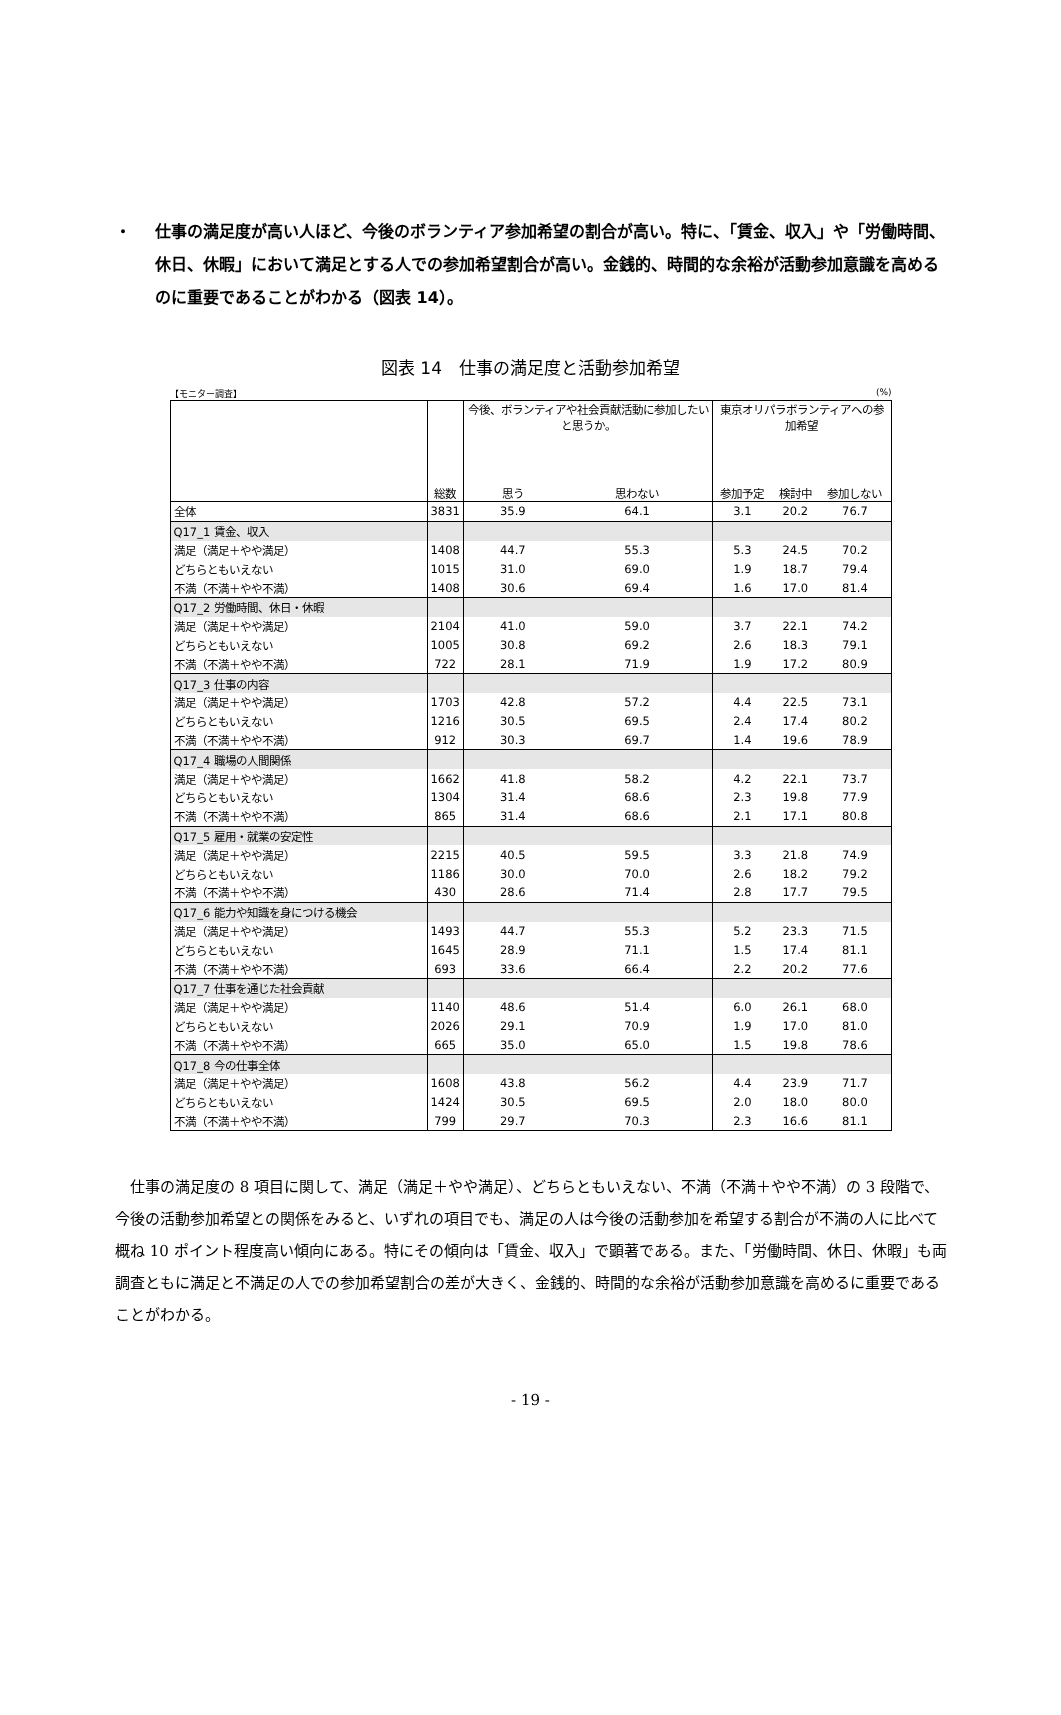・ 仕事の満足度が高い人ほど、今後のボランティア参加希望の割合が高い。特に、「賃金、収入」や「労働時間、休日、休暇」において満足とする人での参加希望割合が高い。金銭的、時間的な余裕が活動参加意識を高めるのに重要であることがわかる（図表 14）。
図表 14　仕事の満足度と活動参加希望
【モニター調査】 (%)
| | 総数 | 今後、ボランティアや社会貢献活動に参加したいと思うか。 | | 東京オリパラボランティアへの参加希望 | | |
| --- | --- | --- | --- | --- | --- | --- |
| | | 思う | 思わない | 参加予定 | 検討中 | 参加しない |
| 全体 | 3831 | 35.9 | 64.1 | 3.1 | 20.2 | 76.7 |
| Q17_1 賃金、収入 | | | | | | |
| 満足（満足＋やや満足） | 1408 | 44.7 | 55.3 | 5.3 | 24.5 | 70.2 |
| どちらともいえない | 1015 | 31.0 | 69.0 | 1.9 | 18.7 | 79.4 |
| 不満（不満＋やや不満） | 1408 | 30.6 | 69.4 | 1.6 | 17.0 | 81.4 |
| Q17_2 労働時間、休日・休暇 | | | | | | |
| 満足（満足＋やや満足） | 2104 | 41.0 | 59.0 | 3.7 | 22.1 | 74.2 |
| どちらともいえない | 1005 | 30.8 | 69.2 | 2.6 | 18.3 | 79.1 |
| 不満（不満＋やや不満） | 722 | 28.1 | 71.9 | 1.9 | 17.2 | 80.9 |
| Q17_3 仕事の内容 | | | | | | |
| 満足（満足＋やや満足） | 1703 | 42.8 | 57.2 | 4.4 | 22.5 | 73.1 |
| どちらともいえない | 1216 | 30.5 | 69.5 | 2.4 | 17.4 | 80.2 |
| 不満（不満＋やや不満） | 912 | 30.3 | 69.7 | 1.4 | 19.6 | 78.9 |
| Q17_4 職場の人間関係 | | | | | | |
| 満足（満足＋やや満足） | 1662 | 41.8 | 58.2 | 4.2 | 22.1 | 73.7 |
| どちらともいえない | 1304 | 31.4 | 68.6 | 2.3 | 19.8 | 77.9 |
| 不満（不満＋やや不満） | 865 | 31.4 | 68.6 | 2.1 | 17.1 | 80.8 |
| Q17_5 雇用・就業の安定性 | | | | | | |
| 満足（満足＋やや満足） | 2215 | 40.5 | 59.5 | 3.3 | 21.8 | 74.9 |
| どちらともいえない | 1186 | 30.0 | 70.0 | 2.6 | 18.2 | 79.2 |
| 不満（不満＋やや不満） | 430 | 28.6 | 71.4 | 2.8 | 17.7 | 79.5 |
| Q17_6 能力や知識を身につける機会 | | | | | | |
| 満足（満足＋やや満足） | 1493 | 44.7 | 55.3 | 5.2 | 23.3 | 71.5 |
| どちらともいえない | 1645 | 28.9 | 71.1 | 1.5 | 17.4 | 81.1 |
| 不満（不満＋やや不満） | 693 | 33.6 | 66.4 | 2.2 | 20.2 | 77.6 |
| Q17_7 仕事を通じた社会貢献 | | | | | | |
| 満足（満足＋やや満足） | 1140 | 48.6 | 51.4 | 6.0 | 26.1 | 68.0 |
| どちらともいえない | 2026 | 29.1 | 70.9 | 1.9 | 17.0 | 81.0 |
| 不満（不満＋やや不満） | 665 | 35.0 | 65.0 | 1.5 | 19.8 | 78.6 |
| Q17_8 今の仕事全体 | | | | | | |
| 満足（満足＋やや満足） | 1608 | 43.8 | 56.2 | 4.4 | 23.9 | 71.7 |
| どちらともいえない | 1424 | 30.5 | 69.5 | 2.0 | 18.0 | 80.0 |
| 不満（不満＋やや不満） | 799 | 29.7 | 70.3 | 2.3 | 16.6 | 81.1 |
仕事の満足度の 8 項目に関して、満足（満足＋やや満足）、どちらともいえない、不満（不満＋やや不満）の 3 段階で、今後の活動参加希望との関係をみると、いずれの項目でも、満足の人は今後の活動参加を希望する割合が不満の人に比べて概ね 10 ポイント程度高い傾向にある。特にその傾向は「賃金、収入」で顕著である。また、「労働時間、休日、休暇」も両調査ともに満足と不満足の人での参加希望割合の差が大きく、金銭的、時間的な余裕が活動参加意識を高めるに重要であることがわかる。
- 19 -